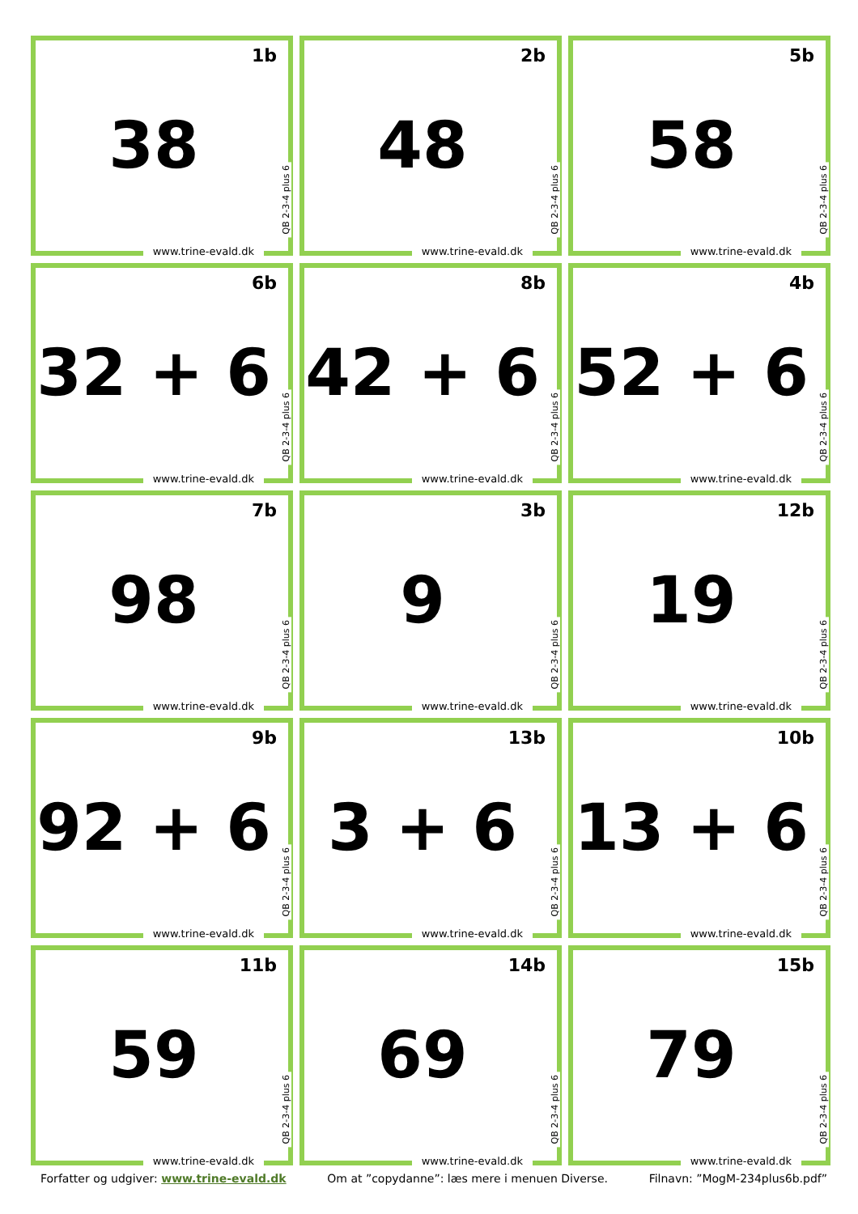1b
38
QB 2-3-4 plus 6
www.trine-evald.dk
2b
48
QB 2-3-4 plus 6
www.trine-evald.dk
5b
58
QB 2-3-4 plus 6
www.trine-evald.dk
6b
32 + 6
QB 2-3-4 plus 6
www.trine-evald.dk
8b
42 + 6
QB 2-3-4 plus 6
www.trine-evald.dk
4b
52 + 6
QB 2-3-4 plus 6
www.trine-evald.dk
7b
98
QB 2-3-4 plus 6
www.trine-evald.dk
3b
9
QB 2-3-4 plus 6
www.trine-evald.dk
12b
19
QB 2-3-4 plus 6
www.trine-evald.dk
9b
92 + 6
QB 2-3-4 plus 6
www.trine-evald.dk
13b
3 + 6
QB 2-3-4 plus 6
www.trine-evald.dk
10b
13 + 6
QB 2-3-4 plus 6
www.trine-evald.dk
11b
59
QB 2-3-4 plus 6
www.trine-evald.dk
14b
69
QB 2-3-4 plus 6
www.trine-evald.dk
15b
79
QB 2-3-4 plus 6
www.trine-evald.dk
Forfatter og udgiver: www.trine-evald.dk Om at ”copydanne”: læs mere i menuen Diverse. Filnavn: ”MogM-234plus6b.pdf”